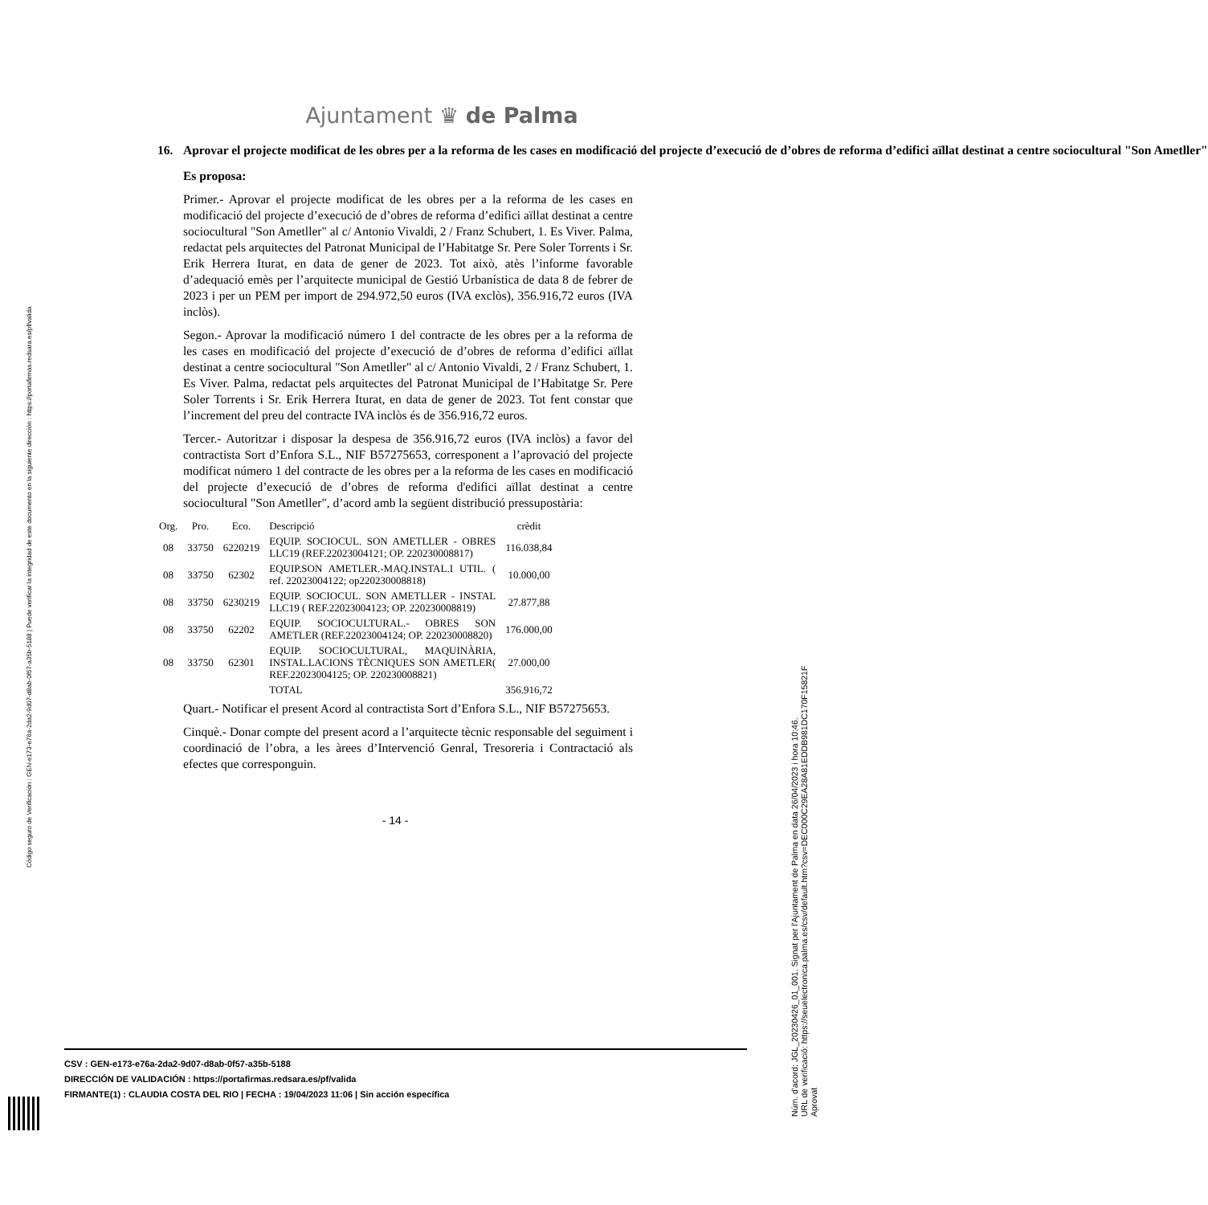Ajuntament ♛ de Palma
16. Aprovar el projecte modificat de les obres per a la reforma de les cases en modificació del projecte d’execució de d’obres de reforma d’edifici aïllat destinat a centre sociocultural "Son Ametller"
Es proposa:
Primer.- Aprovar el projecte modificat de les obres per a la reforma de les cases en modificació del projecte d’execució de d’obres de reforma d’edifici aïllat destinat a centre sociocultural "Son Ametller" al c/ Antonio Vivaldi, 2 / Franz Schubert, 1. Es Viver. Palma, redactat pels arquitectes del Patronat Municipal de l’Habitatge Sr. Pere Soler Torrents i Sr. Erik Herrera Iturat, en data de gener de 2023. Tot això, atès l’informe favorable d’adequació emès per l’arquitecte municipal de Gestió Urbanística de data 8 de febrer de 2023 i per un PEM per import de 294.972,50 euros (IVA exclòs), 356.916,72 euros (IVA inclòs).
Segon.- Aprovar la modificació número 1 del contracte de les obres per a la reforma de les cases en modificació del projecte d’execució de d’obres de reforma d’edifici aïllat destinat a centre sociocultural "Son Ametller" al c/ Antonio Vivaldi, 2 / Franz Schubert, 1. Es Viver. Palma, redactat pels arquitectes del Patronat Municipal de l’Habitatge Sr. Pere Soler Torrents i Sr. Erik Herrera Iturat, en data de gener de 2023. Tot fent constar que l’increment del preu del contracte IVA inclòs és de 356.916,72 euros.
Tercer.- Autoritzar i disposar la despesa de 356.916,72 euros (IVA inclòs) a favor del contractista Sort d’Enfora S.L., NIF B57275653, corresponent a l’aprovació del projecte modificat número 1 del contracte de les obres per a la reforma de les cases en modificació del projecte d’execució de d’obres de reforma d'edifici aïllat destinat a centre sociocultural "Son Ametller", d’acord amb la següent distribució pressupostària:
| Org. | Pro. | Eco. | Descripció | crèdit |
| --- | --- | --- | --- | --- |
| 08 | 33750 | 6220219 | EQUIP. SOCIOCUL. SON AMETLLER - OBRES LLC19 (REF.22023004121; OP. 220230008817) | 116.038,84 |
| 08 | 33750 | 62302 | EQUIP.SON AMETLER.-MAQ.INSTAL.I UTIL. ( ref. 22023004122; op220230008818) | 10.000,00 |
| 08 | 33750 | 6230219 | EQUIP. SOCIOCUL. SON AMETLLER - INSTAL LLC19 ( REF.22023004123; OP. 220230008819) | 27.877,88 |
| 08 | 33750 | 62202 | EQUIP. SOCIOCULTURAL.- OBRES SON AMETLER (REF.22023004124; OP. 220230008820) | 176.000,00 |
| 08 | 33750 | 62301 | EQUIP. SOCIOCULTURAL, MAQUINÀRIA, INSTAL.LACIONS TÈCNIQUES SON AMETLER( REF.22023004125; OP. 220230008821) | 27.000,00 |
| | | | TOTAL | 356.916,72 |
Quart.- Notificar el present Acord al contractista Sort d’Enfora S.L., NIF B57275653.
Cinquè.- Donar compte del present acord a l’arquitecte tècnic responsable del seguiment i coordinació de l’obra, a les àrees d’Intervenció Genral, Tresoreria i Contractació als efectes que corresponguin.
- 14 -
CSV : GEN-e173-e76a-2da2-9d07-d8ab-0f57-a35b-5188
DIRECCIÓN DE VALIDACIÓN : https://portafirmas.redsara.es/pf/valida
FIRMANTE(1) : CLAUDIA COSTA DEL RIO | FECHA : 19/04/2023 11:06 | Sin acción específica
Código seguro de Verificación : GEN-e173-e76a-2da2-9d07-d8ab-0f57-a35b-5188 | Puede verificar la integridad de este documento en la siguiente dirección : https://portafirmas.redsara.es/pf/valida
Núm. d'acord: JGL_20230426_01_001. Signat per l'Ajuntament de Palma en data 26/04/2023 i hora 10:46.
URL de verificació: https://seuelectronica.palma.es/csv/default.htm?csv=DEC000C29EA28A81EDDB981DC170F15821F
Aprovat